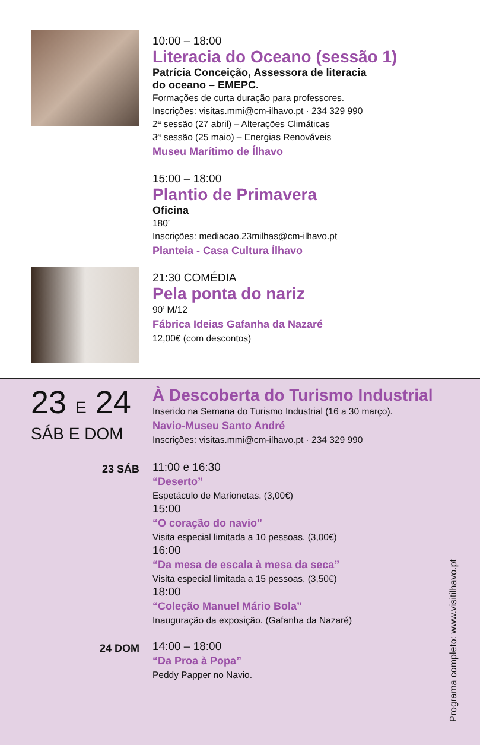10:00 – 18:00
Literacia do Oceano (sessão 1)
Patrícia Conceição, Assessora de literacia
do oceano – EMEPC.
Formações de curta duração para professores.
Inscrições: visitas.mmi@cm-ilhavo.pt · 234 329 990
2ª sessão (27 abril) – Alterações Climáticas
3ª sessão (25 maio) – Energias Renováveis
Museu Marítimo de Ílhavo
15:00 – 18:00
Plantio de Primavera
Oficina
180’
Inscrições: mediacao.23milhas@cm-ilhavo.pt
Planteia - Casa Cultura Ílhavo
21:30 COMÉDIA
Pela ponta do nariz
90’ M/12
Fábrica Ideias Gafanha da Nazaré
12,00€ (com descontos)
23 E 24
SÁB E DOM
À Descoberta do Turismo Industrial
Inserido na Semana do Turismo Industrial (16 a 30 março).
Navio-Museu Santo André
Inscrições: visitas.mmi@cm-ilhavo.pt · 234 329 990
23 SÁB
11:00 e 16:30
“Deserto”
Espetáculo de Marionetas. (3,00€)
15:00
“O coração do navio”
Visita especial limitada a 10 pessoas. (3,00€)
16:00
“Da mesa de escala à mesa da seca”
Visita especial limitada a 15 pessoas. (3,50€)
18:00
“Coleção Manuel Mário Bola”
Inauguração da exposição. (Gafanha da Nazaré)
24 DOM
14:00 – 18:00
“Da Proa à Popa”
Peddy Papper no Navio.
Programa completo: www.visitilhavo.pt